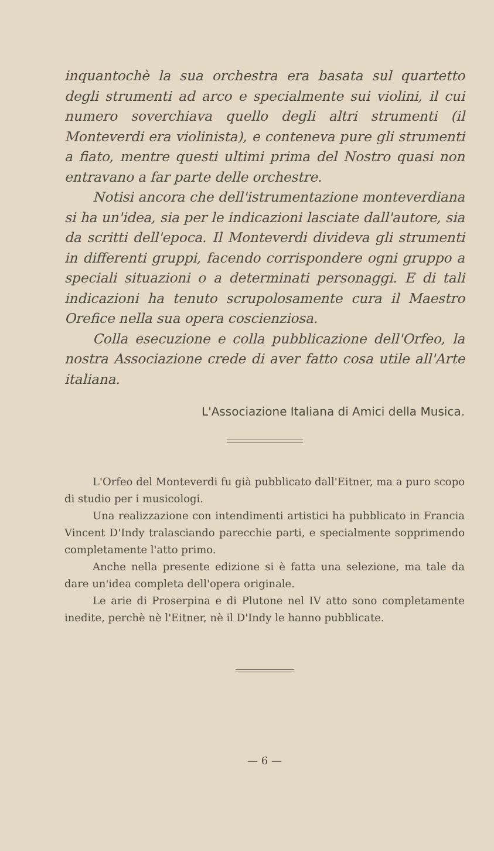inquantochè la sua orchestra era basata sul quartetto degli strumenti ad arco e specialmente sui violini, il cui numero soverchiava quello degli altri strumenti (il Monteverdi era violinista), e conteneva pure gli strumenti a fiato, mentre questi ultimi prima del Nostro quasi non entravano a far parte delle orchestre.
Notisi ancora che dell'istrumentazione monteverdiana si ha un'idea, sia per le indicazioni lasciate dall'autore, sia da scritti dell'epoca. Il Monteverdi divideva gli strumenti in differenti gruppi, facendo corrispondere ogni gruppo a speciali situazioni o a determinati personaggi. E di tali indicazioni ha tenuto scrupolosamente cura il Maestro Orefice nella sua opera coscienziosa.
Colla esecuzione e colla pubblicazione dell'Orfeo, la nostra Associazione crede di aver fatto cosa utile all'Arte italiana.
L'Associazione Italiana di Amici della Musica.
L'Orfeo del Monteverdi fu già pubblicato dall'Eitner, ma a puro scopo di studio per i musicologi.
Una realizzazione con intendimenti artistici ha pubblicato in Francia Vincent D'Indy tralasciando parecchie parti, e specialmente sopprimendo completamente l'atto primo.
Anche nella presente edizione si è fatta una selezione, ma tale da dare un'idea completa dell'opera originale.
Le arie di Proserpina e di Plutone nel IV atto sono completamente inedite, perchè nè l'Eitner, nè il D'Indy le hanno pubblicate.
— 6 —